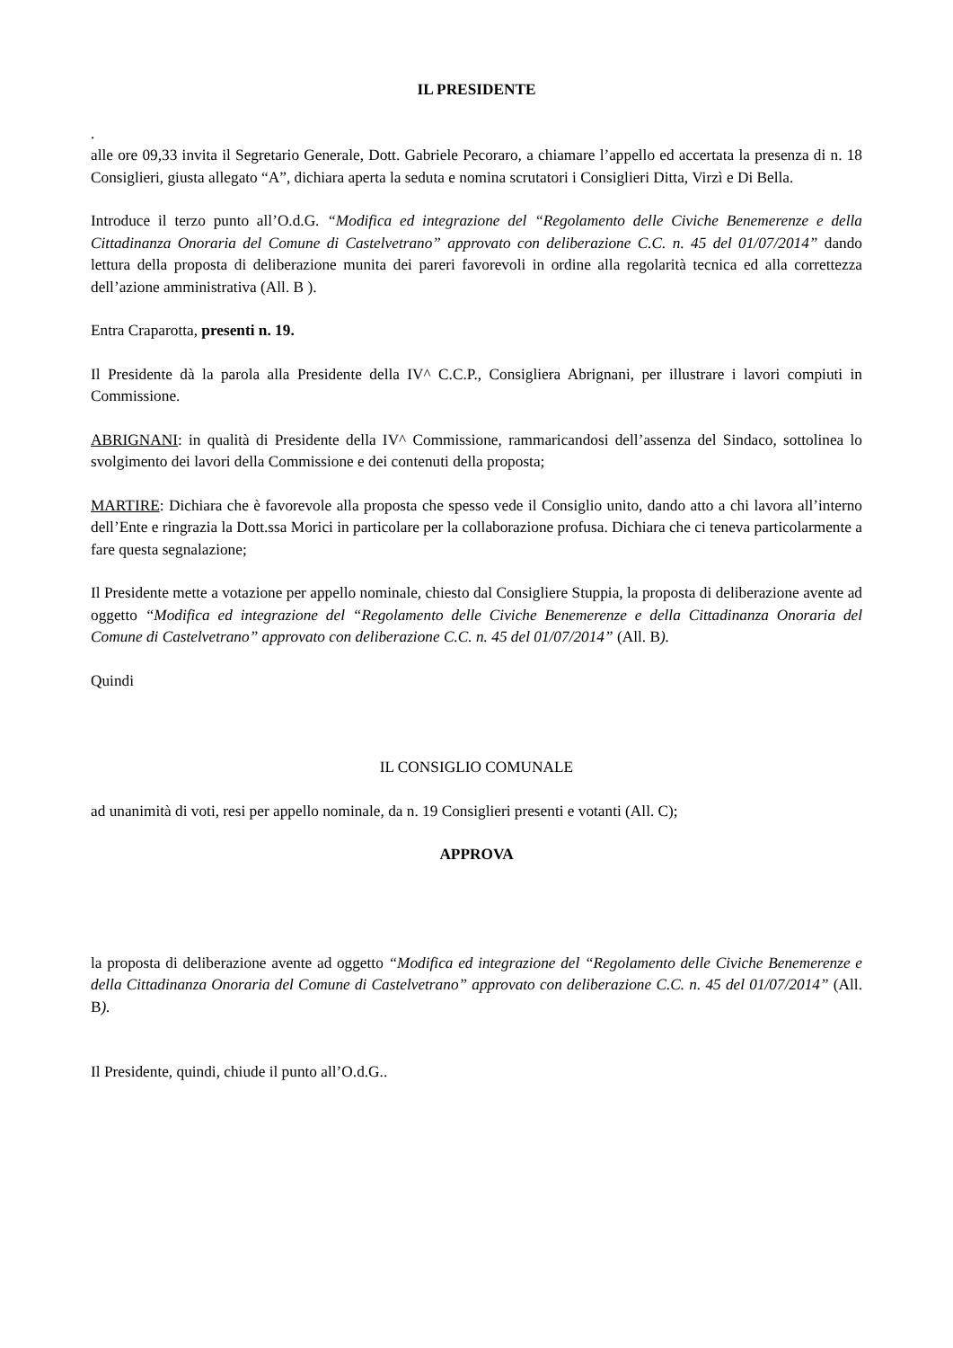IL PRESIDENTE
.
alle ore 09,33 invita il Segretario Generale, Dott. Gabriele Pecoraro, a chiamare l’appello ed accertata la presenza di n. 18 Consiglieri, giusta allegato “A”, dichiara aperta la seduta e nomina scrutatori i Consiglieri Ditta, Virzì e Di Bella.
Introduce il terzo punto all’O.d.G. “Modifica ed integrazione del “Regolamento delle Civiche Benemerenze e della Cittadinanza Onoraria del Comune di Castelvetrano” approvato con deliberazione C.C. n. 45 del 01/07/2014” dando lettura della proposta di deliberazione munita dei pareri favorevoli in ordine alla regolarità tecnica ed alla correttezza dell’azione amministrativa (All. B ).
Entra Craparotta, presenti n. 19.
Il Presidente dà la parola alla Presidente della IV^ C.C.P., Consigliera Abrignani, per illustrare i lavori compiuti in Commissione.
ABRIGNANI: in qualità di Presidente della IV^ Commissione, rammaricandosi dell’assenza del Sindaco, sottolinea lo svolgimento dei lavori della Commissione e dei contenuti della proposta;
MARTIRE: Dichiara che è favorevole alla proposta che spesso vede il Consiglio unito, dando atto a chi lavora all’interno dell’Ente e ringrazia la Dott.ssa Morici in particolare per la collaborazione profusa. Dichiara che ci teneva particolarmente a fare questa segnalazione;
Il Presidente mette a votazione per appello nominale, chiesto dal Consigliere Stuppia, la proposta di deliberazione avente ad oggetto “Modifica ed integrazione del “Regolamento delle Civiche Benemerenze e della Cittadinanza Onoraria del Comune di Castelvetrano” approvato con deliberazione C.C. n. 45 del 01/07/2014” (All. B).
Quindi
IL CONSIGLIO COMUNALE
ad unanimità di voti, resi per appello nominale, da n. 19 Consiglieri presenti e votanti (All. C);
APPROVA
la proposta di deliberazione avente ad oggetto “Modifica ed integrazione del “Regolamento delle Civiche Benemerenze e della Cittadinanza Onoraria del Comune di Castelvetrano” approvato con deliberazione C.C. n. 45 del 01/07/2014” (All. B).
Il Presidente, quindi, chiude il punto all’O.d.G..